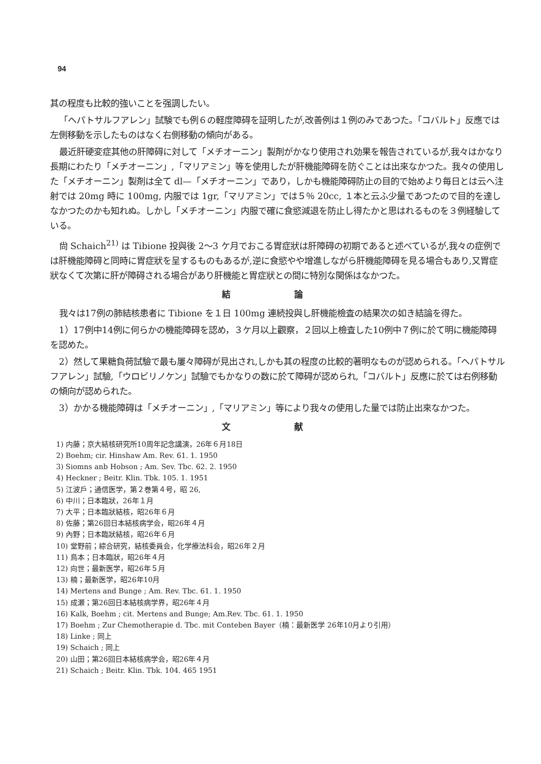94
其の程度も比較的強いことを强調したい。
「ヘパトサルフアレン」試験でも例６の軽度障碍を証明したが,改善例は１例のみであつた。「コバルト」反應では左側移動を示したものはなく右側移動の傾向がある。
最近肝硬変症其他の肝障碍に対して「メチオーニン」製剤がかなり使用され効果を報告されているが,我々はかなり長期にわたり「メチオーニン」,「マリアミン」等を使用したが肝機能障碍を防ぐことは出來なかつた。我々の使用した「メチオーニン」製剤は全て dl—「メチオーニン」であり，しかも機能障碍防止の目的で始めより毎日とは云へ注射では 20mg 時に 100mg, 内服では 1gr,「マリアミン」では５％ 20cc, １本と云ふ少量であつたので目的を達しなかつたのかも知れぬ。しかし「メチオーニン」内服で確に食慾減退を防止し得たかと思はれるものを３例経驗している。
尙 Schaich<sup>21)</sup> は Tibione 投與後 2〜3 ケ月でおこる胃症狀は肝障碍の初期であると述べているが,我々の症例では肝機能障碍と同時に胃症狀を呈するものもあるが,逆に食慾やや增進しながら肝機能障碍を見る場合もあり,又胃症狀なくて次第に肝が障碍される場合があり肝機能と胃症狀との間に特別な関係はなかつた。
結 論
我々は17例の肺結核患者に Tibione を１日 100mg 連続投與し肝機能檢査の結果次の如き結論を得た。
1）17例中14例に何らかの機能障碍を認め，３ケ月以上觀察，２回以上檢査した10例中７例に於て明に機能障碍を認めた。
2）然して果糖負荷試驗で最も屢々障碍が見出され,しかも其の程度の比較的著明なものが認められる。「ヘパトサルフアレン」試驗,「ウロビリノケン」試驗でもかなりの数に於て障碍が認められ,「コバルト」反應に於ては右例移動の傾向が認められた。
3）かかる機能障碍は「メチオーニン」,「マリアミン」等により我々の使用した量では防止出來なかつた。
文 献
1) 内藤；京大結核研究所10周年記念講演，26年６月18日
2) Boehm; cir. Hinshaw Am. Rev. 61. 1. 1950
3) Siomns anb Hobson ; Am. Sev. Tbc. 62. 2. 1950
4) Heckner ; Beitr. Klin. Tbk. 105. 1. 1951
5) 江波戶；通信医学，第２巻第４号，昭 26,
6) 中川；日本臨狀，26年１月
7) 大平；日本臨狀結核，昭26年６月
8) 佐藤；第26回日本結核病学会，昭26年４月
9) 內野；日本臨狀結核，昭26年６月
10) 堂野前；綜合研究，結核委員会，化学療法科会，昭26年２月
11) 鳥本；日本臨狀，昭26年４月
12) 向世；最新医学，昭26年５月
13) 楠；最新医学，昭26年10月
14) Mertens and Bunge ; Am. Rev. Tbc. 61. 1. 1950
15) 成瀬；第26回日本結核病学界，昭26年４月
16) Kalk, Boehm ; cit. Mertens and Bunge; Am.Rev. Tbc. 61. 1. 1950
17) Boehm ; Zur Chemotherapie d. Tbc. mit Conteben Bayer（楠：最新医学 26年10月より引用）
18) Linke ; 同上
19) Schaich ; 同上
20) 山田；第26回日本結核病学会，昭26年４月
21) Schaich ; Beitr. Klin. Tbk. 104. 465 1951